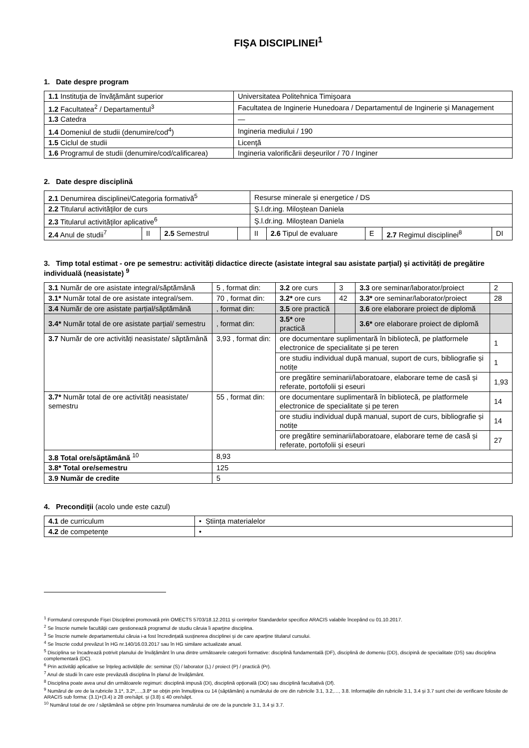FIŞA DISCIPLINEI<sup>1</sup>
1. Date despre program
| 1.1 Instituţia de învăţământ superior | Universitatea Politehnica Timişoara |
| 1.2 Facultatea<sup>2</sup> / Departamentul<sup>3</sup> | Facultatea de Inginerie Hunedoara / Departamentul de Inginerie şi Management |
| 1.3 Catedra | — |
| 1.4 Domeniul de studii (denumire/cod<sup>4</sup>) | Ingineria mediului / 190 |
| 1.5 Ciclul de studii | Licenţă |
| 1.6 Programul de studii (denumire/cod/calificarea) | Ingineria valorificării deşeurilor / 70 / Inginer |
2. Date despre disciplină
| 2.1 Denumirea disciplinei/Categoria formativă<sup>5</sup> | | | | Resurse minerale și energetice / DS | | | | |
| 2.2 Titularul activităţilor de curs | | | | Ş.l.dr.ing. Miloştean Daniela | | | | |
| 2.3 Titularul activităţilor aplicative<sup>6</sup> | | | | Ş.l.dr.ing. Miloştean Daniela | | | | |
| 2.4 Anul de studii<sup>7</sup> | II | 2.5 Semestrul | | II | 2.6 Tipul de evaluare | E | 2.7 Regimul disciplinei<sup>8</sup> | DI |
3. Timp total estimat - ore pe semestru: activități didactice directe (asistate integral sau asistate parțial) și activități de pregătire individuală (neasistate) <sup>9</sup>
| 3.1 Număr de ore asistate integral/săptămână | 5 , format din: | 3.2 ore curs | 3 | 3.3 ore seminar/laborator/proiect | 2 |
| 3.1* Număr total de ore asistate integral/sem. | 70 , format din: | 3.2* ore curs | 42 | 3.3* ore seminar/laborator/proiect | 28 |
| 3.4 Număr de ore asistate parțial/săptămână | , format din: | 3.5 ore practică | | 3.6 ore elaborare proiect de diplomă | |
| 3.4* Număr total de ore asistate parțial/ semestru | , format din: | 3.5* ore practică | | 3.6* ore elaborare proiect de diplomă | |
| 3.7 Număr de ore activități neasistate/ săptămână | 3,93 , format din: | ore documentare suplimentară în bibliotecă, pe platformele electronice de specialitate și pe teren | | | 1 |
| | | ore studiu individual după manual, suport de curs, bibliografie și notițe | | | 1 |
| | | ore pregătire seminarii/laboratoare, elaborare teme de casă și referate, portofolii și eseuri | | | 1,93 |
| 3.7* Număr total de ore activități neasistate/ semestru | 55 , format din: | ore documentare suplimentară în bibliotecă, pe platformele electronice de specialitate și pe teren | | | 14 |
| | | ore studiu individual după manual, suport de curs, bibliografie și notițe | | | 14 |
| | | ore pregătire seminarii/laboratoare, elaborare teme de casă și referate, portofolii și eseuri | | | 27 |
| 3.8 Total ore/săptămână <sup>10</sup> | 8,93 | | | | |
| 3.8* Total ore/semestru | 125 | | | | |
| 3.9 Număr de credite | 5 | | | | |
4. Precondiţii (acolo unde este cazul)
| 4.1 de curriculum | • Știința materialelor |
| 4.2 de competenţe | • |
<sup>1</sup> Formularul corespunde Fișei Disciplinei promovată prin OMECTS 5703/18.12.2011 și cerințelor Standardelor specifice ARACIS valabile începând cu 01.10.2017.
<sup>2</sup> Se înscrie numele facultății care gestionează programul de studiu căruia îi aparține disciplina.
<sup>3</sup> Se înscrie numele departamentului căruia i-a fost încredințată susținerea disciplinei și de care aparține titularul cursului.
<sup>4</sup> Se înscrie codul prevăzut în HG nr.140/16.03.2017 sau în HG similare actualizate anual.
<sup>5</sup> Disciplina se încadrează potrivit planului de învățământ în una dintre următoarele categorii formative: disciplină fundamentală (DF), disciplină de domeniu (DD), discipină de specialitate (DS) sau disciplina complementară (DC).
<sup>6</sup> Prin activități aplicative se înțeleg activitățile de: seminar (S) / laborator (L) / proiect (P) / practică (Pr).
<sup>7</sup> Anul de studii în care este prevăzută disciplina în planul de învățământ.
<sup>8</sup> Disciplina poate avea unul din următoarele regimuri: disciplină impusă (DI), disciplină opțională (DO) sau disciplină facultativă (Df).
<sup>9</sup> Numărul de ore de la rubricile 3.1*, 3.2*,…,3.8* se obțin prin înmulțirea cu 14 (săptămâni) a numărului de ore din rubricile 3.1, 3.2,…, 3.8. Informațiile din rubricile 3.1, 3.4 și 3.7 sunt chei de verificare folosite de ARACIS sub forma: (3.1)+(3.4) ≥ 28 ore/săpt. și (3.8) ≤ 40 ore/săpt.
<sup>10</sup> Numărul total de ore / săptămână se obține prin însumarea numărului de ore de la punctele 3.1, 3.4 și 3.7.